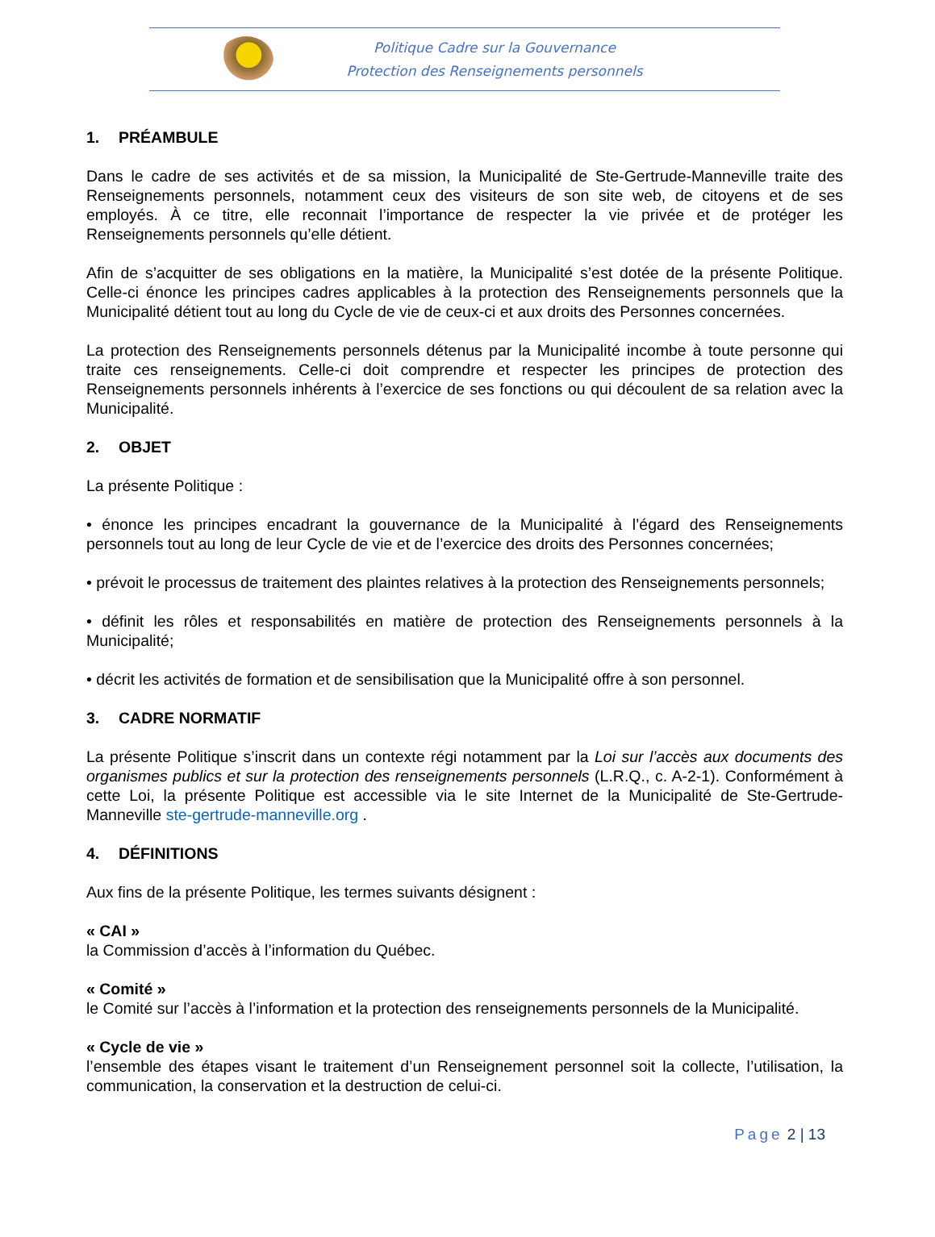Politique Cadre sur la Gouvernance
Protection des Renseignements personnels
1. PRÉAMBULE
Dans le cadre de ses activités et de sa mission, la Municipalité de Ste-Gertrude-Manneville traite des Renseignements personnels, notamment ceux des visiteurs de son site web, de citoyens et de ses employés. À ce titre, elle reconnait l’importance de respecter la vie privée et de protéger les Renseignements personnels qu’elle détient.
Afin de s’acquitter de ses obligations en la matière, la Municipalité s’est dotée de la présente Politique. Celle-ci énonce les principes cadres applicables à la protection des Renseignements personnels que la Municipalité détient tout au long du Cycle de vie de ceux-ci et aux droits des Personnes concernées.
La protection des Renseignements personnels détenus par la Municipalité incombe à toute personne qui traite ces renseignements. Celle-ci doit comprendre et respecter les principes de protection des Renseignements personnels inhérents à l’exercice de ses fonctions ou qui découlent de sa relation avec la Municipalité.
2. OBJET
La présente Politique :
• énonce les principes encadrant la gouvernance de la Municipalité à l’égard des Renseignements personnels tout au long de leur Cycle de vie et de l’exercice des droits des Personnes concernées;
• prévoit le processus de traitement des plaintes relatives à la protection des Renseignements personnels;
• définit les rôles et responsabilités en matière de protection des Renseignements personnels à la Municipalité;
• décrit les activités de formation et de sensibilisation que la Municipalité offre à son personnel.
3. CADRE NORMATIF
La présente Politique s’inscrit dans un contexte régi notamment par la Loi sur l’accès aux documents des organismes publics et sur la protection des renseignements personnels (L.R.Q., c. A-2-1). Conformément à cette Loi, la présente Politique est accessible via le site Internet de la Municipalité de Ste-Gertrude-Manneville ste-gertrude-manneville.org .
4. DÉFINITIONS
Aux fins de la présente Politique, les termes suivants désignent :
« CAI »
la Commission d’accès à l’information du Québec.
« Comité »
le Comité sur l’accès à l’information et la protection des renseignements personnels de la Municipalité.
« Cycle de vie »
l’ensemble des étapes visant le traitement d’un Renseignement personnel soit la collecte, l’utilisation, la communication, la conservation et la destruction de celui-ci.
Page 2 | 13